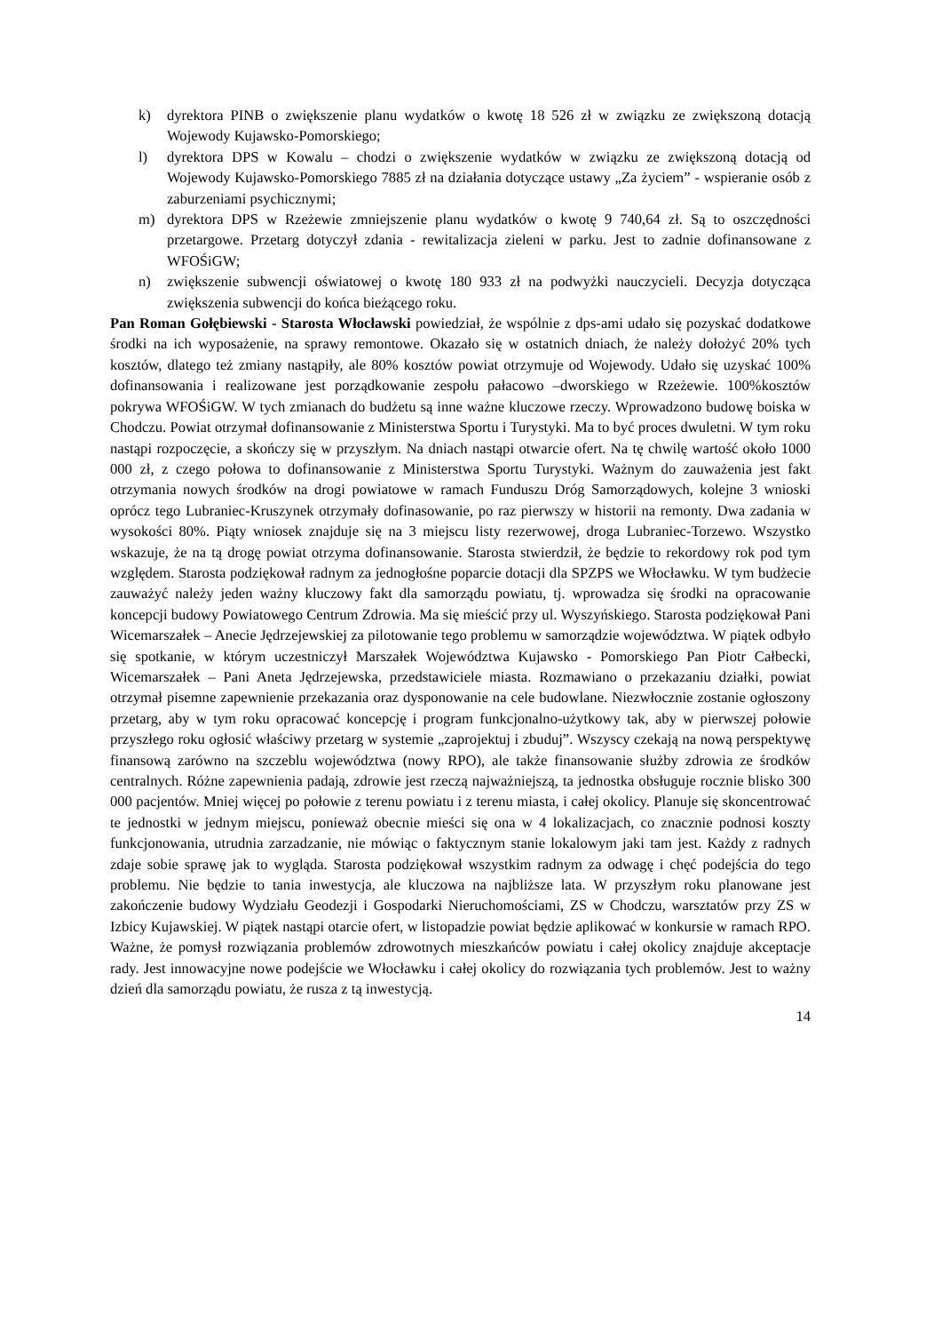k) dyrektora PINB o zwiększenie planu wydatków o kwotę 18 526 zł w związku ze zwiększoną dotacją Wojewody Kujawsko-Pomorskiego;
l) dyrektora DPS w Kowalu – chodzi o zwiększenie wydatków w związku ze zwiększoną dotacją od Wojewody Kujawsko-Pomorskiego 7885 zł na działania dotyczące ustawy „Za życiem” - wspieranie osób z zaburzeniami psychicznymi;
m) dyrektora DPS w Rzeżewie zmniejszenie planu wydatków o kwotę 9 740,64 zł. Są to oszczędności przetargowe. Przetarg dotyczył zdania - rewitalizacja zieleni w parku. Jest to zadnie dofinansowane z WFOŚiGW;
n) zwiększenie subwencji oświatowej o kwotę 180 933 zł na podwyżki nauczycieli. Decyzja dotycząca zwiększenia subwencji do końca bieżącego roku.
Pan Roman Gołębiewski - Starosta Włocławski powiedział, że wspólnie z dps-ami udało się pozyskać dodatkowe środki na ich wyposażenie, na sprawy remontowe. Okazało się w ostatnich dniach, że należy dołożyć 20% tych kosztów, dlatego też zmiany nastąpiły, ale 80% kosztów powiat otrzymuje od Wojewody. Udało się uzyskać 100% dofinansowania i realizowane jest porządkowanie zespołu pałacowo –dworskiego w Rzeżewie. 100%kosztów pokrywa WFOŚiGW. W tych zmianach do budżetu są inne ważne kluczowe rzeczy. Wprowadzono budowę boiska w Chodczu. Powiat otrzymał dofinansowanie z Ministerstwa Sportu i Turystyki. Ma to być proces dwuletni. W tym roku nastąpi rozpoczęcie, a skończy się w przyszłym. Na dniach nastąpi otwarcie ofert. Na tę chwilę wartość około 1000 000 zł, z czego połowa to dofinansowanie z Ministerstwa Sportu Turystyki. Ważnym do zauważenia jest fakt otrzymania nowych środków na drogi powiatowe w ramach Funduszu Dróg Samorządowych, kolejne 3 wnioski oprócz tego Lubraniec-Kruszynek otrzymały dofinasowanie, po raz pierwszy w historii na remonty. Dwa zadania w wysokości 80%. Piąty wniosek znajduje się na 3 miejscu listy rezerwowej, droga Lubraniec-Torzewo. Wszystko wskazuje, że na tą drogę powiat otrzyma dofinansowanie. Starosta stwierdził, że będzie to rekordowy rok pod tym względem. Starosta podziękował radnym za jednogłośne poparcie dotacji dla SPZPS we Włocławku. W tym budżecie zauważyć należy jeden ważny kluczowy fakt dla samorządu powiatu, tj. wprowadza się środki na opracowanie koncepcji budowy Powiatowego Centrum Zdrowia. Ma się mieścić przy ul. Wyszyńskiego. Starosta podziękował Pani Wicemarszałek – Anecie Jędrzejewskiej za pilotowanie tego problemu w samorządzie województwa. W piątek odbyło się spotkanie, w którym uczestniczył Marszałek Województwa Kujawsko - Pomorskiego Pan Piotr Całbecki, Wicemarszałek – Pani Aneta Jędrzejewska, przedstawiciele miasta. Rozmawiano o przekazaniu działki, powiat otrzymał pisemne zapewnienie przekazania oraz dysponowanie na cele budowlane. Niezwłocznie zostanie ogłoszony przetarg, aby w tym roku opracować koncepcję i program funkcjonalno-użytkowy tak, aby w pierwszej połowie przyszłego roku ogłosić właściwy przetarg w systemie „zaprojektuj i zbuduj”. Wszyscy czekają na nową perspektywę finansową zarówno na szczeblu województwa (nowy RPO), ale także finansowanie służby zdrowia ze środków centralnych. Różne zapewnienia padają, zdrowie jest rzeczą najważniejszą, ta jednostka obsługuje rocznie blisko 300 000 pacjentów. Mniej więcej po połowie z terenu powiatu i z terenu miasta, i całej okolicy. Planuje się skoncentrować te jednostki w jednym miejscu, ponieważ obecnie mieści się ona w 4 lokalizacjach, co znacznie podnosi koszty funkcjonowania, utrudnia zarzadzanie, nie mówiąc o faktycznym stanie lokalowym jaki tam jest. Każdy z radnych zdaje sobie sprawę jak to wygląda. Starosta podziękował wszystkim radnym za odwagę i chęć podejścia do tego problemu. Nie będzie to tania inwestycja, ale kluczowa na najbliższe lata. W przyszłym roku planowane jest zakończenie budowy Wydziału Geodezji i Gospodarki Nieruchomościami, ZS w Chodczu, warsztatów przy ZS w Izbicy Kujawskiej. W piątek nastąpi otarcie ofert, w listopadzie powiat będzie aplikować w konkursie w ramach RPO. Ważne, że pomysł rozwiązania problemów zdrowotnych mieszkańców powiatu i całej okolicy znajduje akceptacje rady. Jest innowacyjne nowe podejście we Włocławku i całej okolicy do rozwiązania tych problemów. Jest to ważny dzień dla samorządu powiatu, że rusza z tą inwestycją.
14